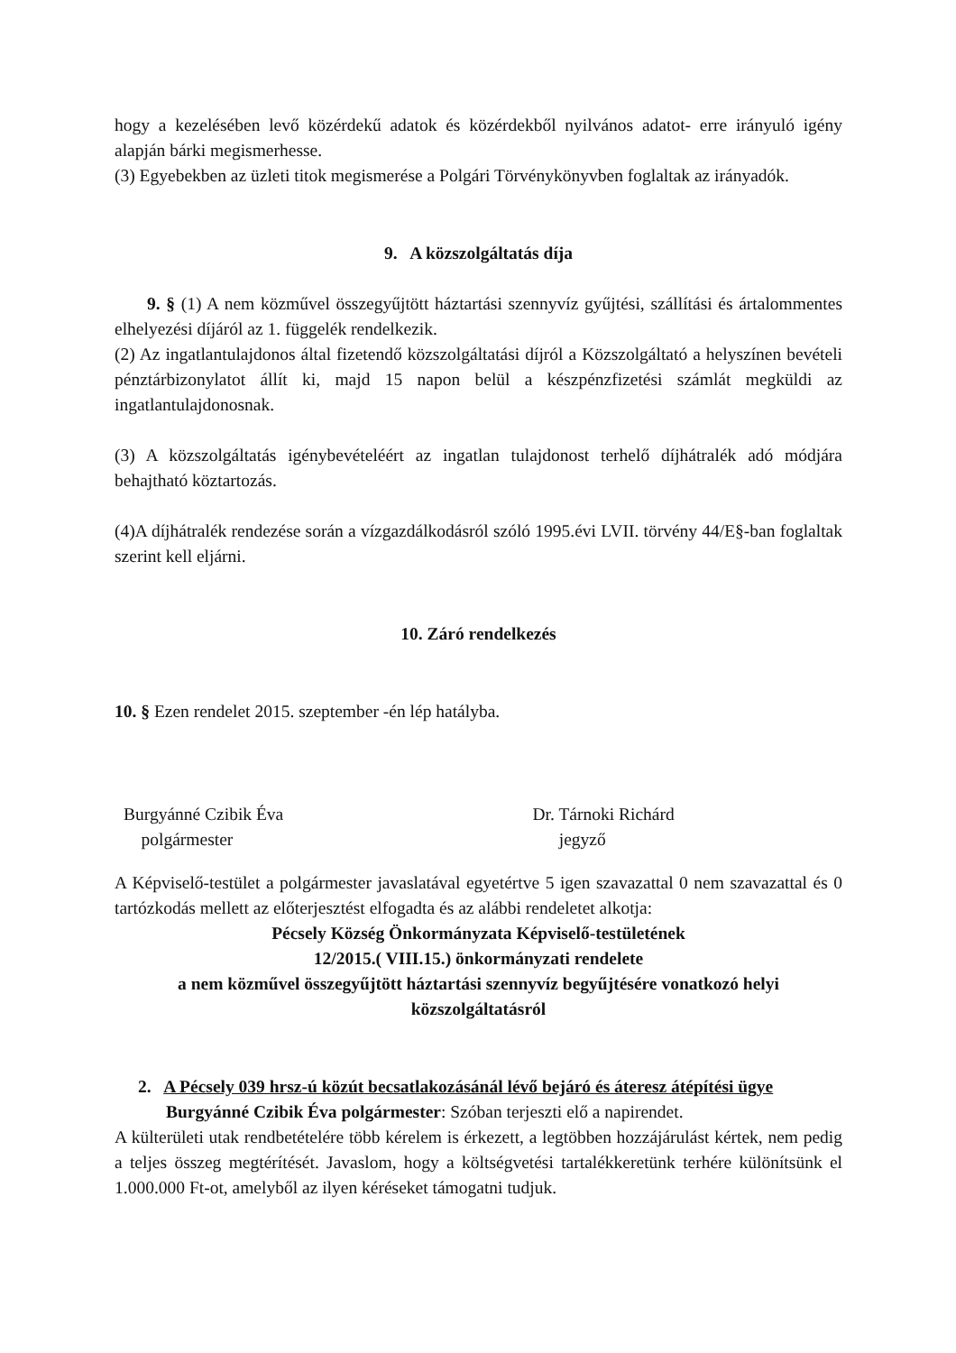hogy a kezelésében levő közérdekű adatok és közérdekből nyilvános adatot- erre irányuló igény alapján bárki megismerhesse.
(3) Egyebekben az üzleti titok megismerése a Polgári Törvénykönyvben foglaltak az irányadók.
9. A közszolgáltatás díja
9. § (1) A nem közművel összegyűjtött háztartási szennyvíz gyűjtési, szállítási és ártalommentes elhelyezési díjáról az 1. függelék rendelkezik.
(2) Az ingatlantulajdonos által fizetendő közszolgáltatási díjról a Közszolgáltató a helyszínen bevételi pénztárbizonylatot állít ki, majd 15 napon belül a készpénzfizetési számlát megküldi az ingatlantulajdonosnak.
(3) A közszolgáltatás igénybevételéért az ingatlan tulajdonost terhelő díjhátralék adó módjára behajtható köztartozás.
(4)A díjhátralék rendezése során a vízgazdálkodásról szóló 1995.évi LVII. törvény 44/E§-ban foglaltak szerint kell eljárni.
10. Záró rendelkezés
10. § Ezen rendelet 2015. szeptember -én lép hatályba.
Burgyánné Czibik Éva
polgármester
Dr. Tárnoki Richárd
jegyző
A Képviselő-testület a polgármester javaslatával egyetértve 5 igen szavazattal 0 nem szavazattal és 0 tartózkodás mellett az előterjesztést elfogadta és az alábbi rendeletet alkotja:
Pécsely Község Önkormányzata Képviselő-testületének
12/2015.( VIII.15.) önkormányzati rendelete
a nem közművel összegyűjtött háztartási szennyvíz begyűjtésére vonatkozó helyi közszolgáltatásról
2. A Pécsely 039 hrsz-ú közút becsatlakozásánál lévő bejáró és áteresz átépítési ügye
Burgyánné Czibik Éva polgármester: Szóban terjeszti elő a napirendet.
A külterületi utak rendbetételére több kérelem is érkezett, a legtöbben hozzájárulást kértek, nem pedig a teljes összeg megtérítését. Javaslom, hogy a költségvetési tartalékkeretünk terhére különítsünk el 1.000.000 Ft-ot, amelyből az ilyen kéréseket támogatni tudjuk.